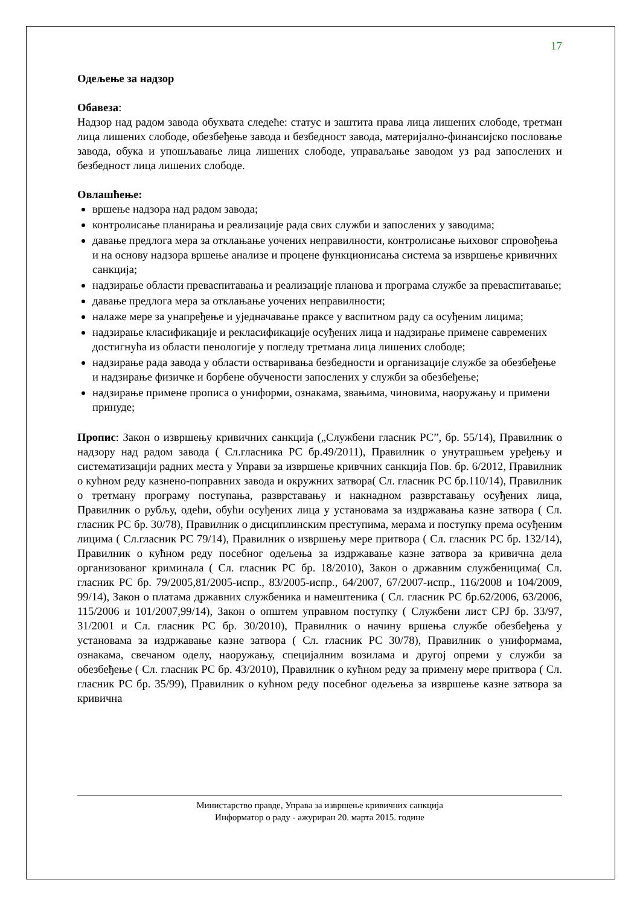17
Одељење за надзор
Обавеза:
Надзор над радом завода обухвата следеће: статус и заштита права лица лишених слободе, третман лица лишених слободе, обезбеђење завода и безбедност завода, материјално-финансијско пословање завода, обука и упошљавање лица лишених слободе, управаљање заводом уз рад запослених и безбедност лица лишених слободе.
Овлашћење:
вршење надзора над радом завода;
контролисање планирања и реализације рада свих служби и запослених у заводима;
давање предлога мера за отклањање уочених неправилности, контролисање њиховог спровођења и на основу надзора вршење анализе и процене функционисања система за извршење кривичних санкција;
надзирање области преваспитавања и реализације планова и програма службе за преваспитавање;
давање предлога мера за отклањање уочених неправилности;
налаже мере за унапређење и уједначавање праксе у васпитном раду са осуђеним лицима;
надзирање класификације и рекласификације осуђених лица и надзирање примене савремених достигнућа из области пенологије у погледу третмана лица лишених слободе;
надзирање рада завода у области остваривања безбедности и организације службе за обезбеђење и надзирање физичке и борбене обучености запослених у служби за обезбеђење;
надзирање примене прописа о униформи, ознакама, звањима, чиновима, наоружању и примени принуде;
Пропис: Закон о извршењу кривичних санкција („Службени гласник РС”, бр. 55/14), Правилник о надзору над радом завода ( Сл.гласника РС бр.49/2011), Правилник о унутрашњем уређењу и систематизацији радних места у Управи за извршење кривчних санкција Пов. бр. 6/2012, Правилник о кућном реду казнено-поправних завода и окружних затвора( Сл. гласник РС бр.110/14), Правилник о третману програму поступања, разврставању и накнадном разврставању осуђених лица, Правилник о рубљу, одећи, обући осуђених лица у установама за издржавања казне затвора ( Сл. гласник РС бр. 30/78), Правилник о дисциплинским преступима, мерама и поступку према осуђеним лицима ( Сл.гласник РС 79/14), Правилник о извршењу мере притвора ( Сл. гласник РС бр. 132/14), Правилник о кућном реду посебног одељења за издржавање казне затвора за кривична дела организованог криминала ( Сл. гласник РС бр. 18/2010), Закон о државним службеницима( Сл. гласник РС бр. 79/2005,81/2005-испр., 83/2005-испр., 64/2007, 67/2007-испр., 116/2008 и 104/2009, 99/14), Закон о платама државних службеника и намештеника ( Сл. гласник РС бр.62/2006, 63/2006, 115/2006 и 101/2007,99/14), Закон о општем управном поступку ( Службени лист СРЈ бр. 33/97, 31/2001 и Сл. гласник РС бр. 30/2010), Правилник о начину вршења службе обезбеђења у установама за издржавање казне затвора ( Сл. гласник РС 30/78), Правилник о униформама, ознакама, свечаном оделу, наоружању, специјалним возилама и другој опреми у служби за обезбеђење ( Сл. гласник РС бр. 43/2010), Правилник о кућном реду за примену мере притвора ( Сл. гласник РС бр. 35/99), Правилник о кућном реду посебног одељења за извршење казне затвора за кривична
Министарство правде, Управа за извршење кривичних санкција
Информатор о раду - ажуриран 20. марта 2015. године